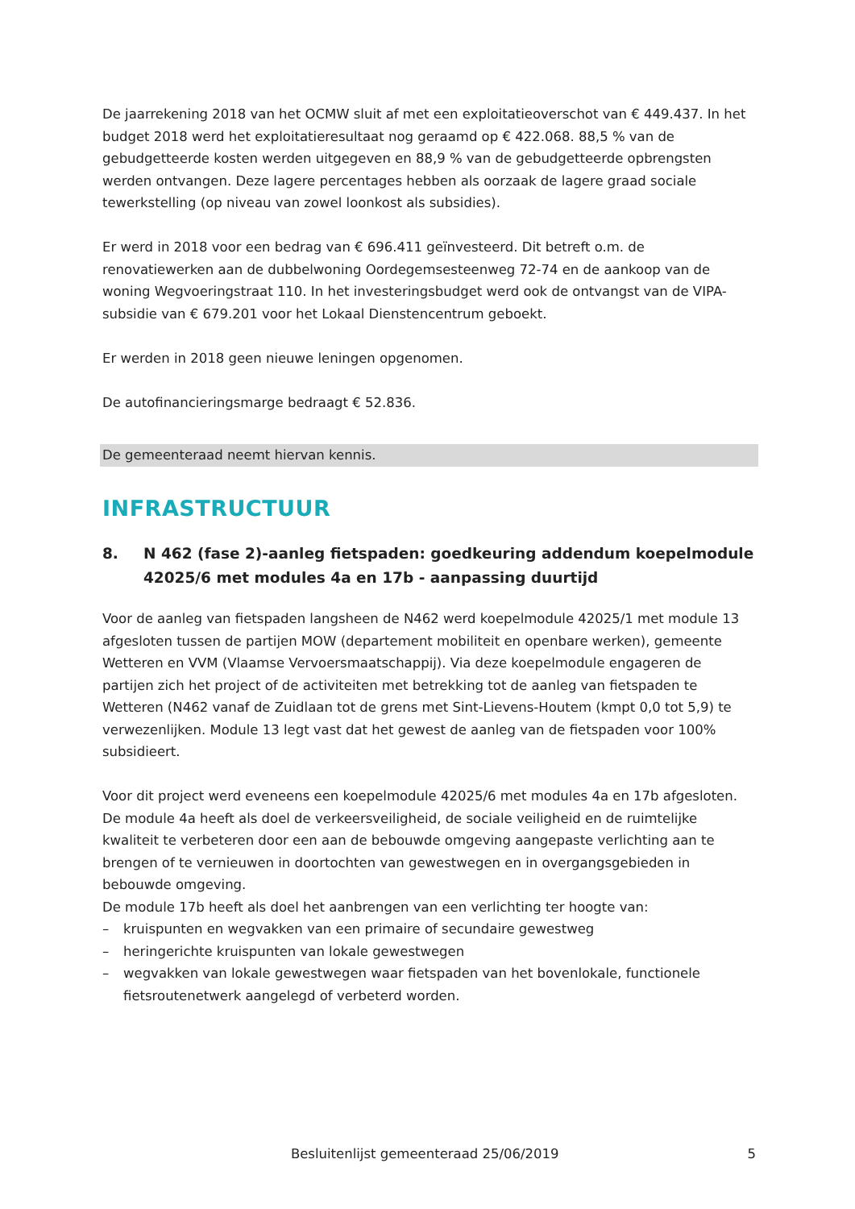De jaarrekening 2018 van het OCMW sluit af met een exploitatieoverschot van € 449.437. In het budget 2018 werd het exploitatieresultaat nog geraamd op € 422.068. 88,5 % van de gebudgetteerde kosten werden uitgegeven en 88,9 % van de gebudgetteerde opbrengsten werden ontvangen. Deze lagere percentages hebben als oorzaak de lagere graad sociale tewerkstelling (op niveau van zowel loonkost als subsidies).
Er werd in 2018 voor een bedrag van € 696.411 geïnvesteerd. Dit betreft o.m. de renovatiewerken aan de dubbelwoning Oordegemsesteenweg 72-74 en de aankoop van de woning Wegvoeringstraat 110. In het investeringsbudget werd ook de ontvangst van de VIPA-subsidie van € 679.201 voor het Lokaal Dienstencentrum geboekt.
Er werden in 2018 geen nieuwe leningen opgenomen.
De autofinancieringsmarge bedraagt € 52.836.
De gemeenteraad neemt hiervan kennis.
INFRASTRUCTUUR
8. N 462 (fase 2)-aanleg fietspaden: goedkeuring addendum koepelmodule 42025/6 met modules 4a en 17b - aanpassing duurtijd
Voor de aanleg van fietspaden langsheen de N462 werd koepelmodule 42025/1 met module 13 afgesloten tussen de partijen MOW (departement mobiliteit en openbare werken), gemeente Wetteren en VVM (Vlaamse Vervoersmaatschappij). Via deze koepelmodule engageren de partijen zich het project of de activiteiten met betrekking tot de aanleg van fietspaden te Wetteren (N462 vanaf de Zuidlaan tot de grens met Sint-Lievens-Houtem (kmpt 0,0 tot 5,9) te verwezenlijken. Module 13 legt vast dat het gewest de aanleg van de fietspaden voor 100% subsidieert.
Voor dit project werd eveneens een koepelmodule 42025/6 met modules 4a en 17b afgesloten.
De module 4a heeft als doel de verkeersveiligheid, de sociale veiligheid en de ruimtelijke kwaliteit te verbeteren door een aan de bebouwde omgeving aangepaste verlichting aan te brengen of te vernieuwen in doortochten van gewestwegen en in overgangsgebieden in bebouwde omgeving.
De module 17b heeft als doel het aanbrengen van een verlichting ter hoogte van:
– kruispunten en wegvakken van een primaire of secundaire gewestweg
– heringerichte kruispunten van lokale gewestwegen
– wegvakken van lokale gewestwegen waar fietspaden van het bovenlokale, functionele fietsroutenetwerk aangelegd of verbeterd worden.
Besluitenlijst gemeenteraad 25/06/2019 5